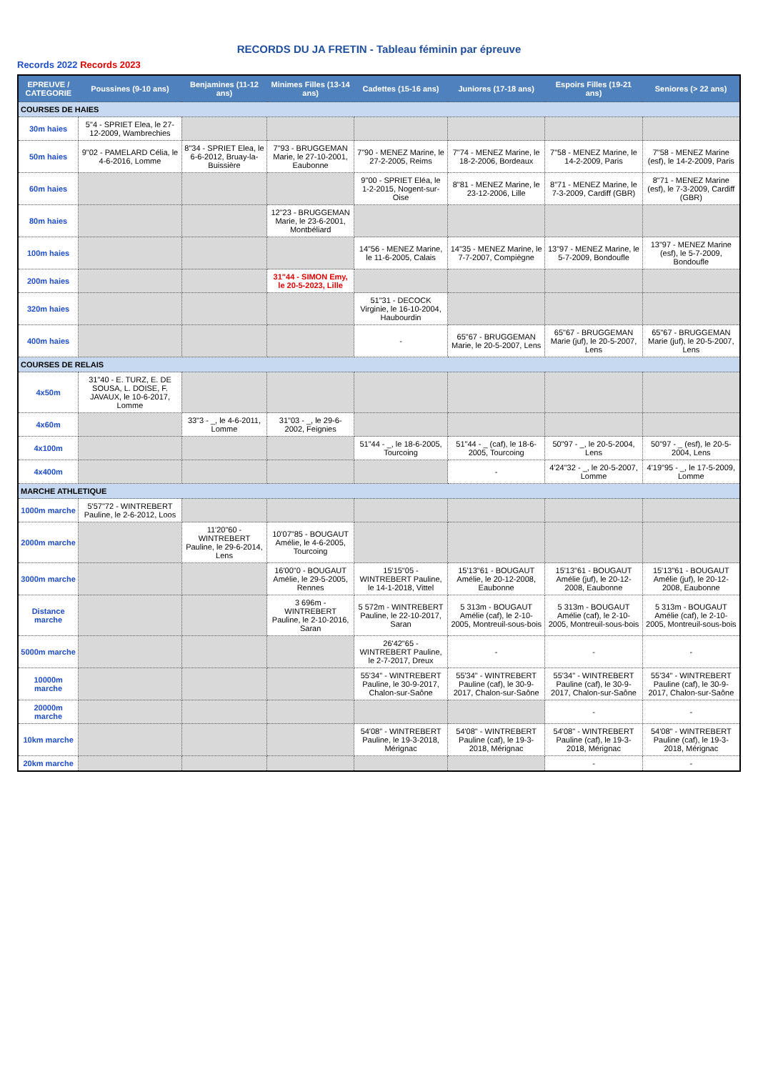RECORDS DU JA FRETIN - Tableau féminin par épreuve
Records 2022 Records 2023
| EPREUVE / CATEGORIE | Poussines (9-10 ans) | Benjamines (11-12 ans) | Minimes Filles (13-14 ans) | Cadettes (15-16 ans) | Juniores (17-18 ans) | Espoirs Filles (19-21 ans) | Seniores (> 22 ans) |
| --- | --- | --- | --- | --- | --- | --- | --- |
| COURSES DE HAIES | | | | | | | |
| 30m haies | 5"4 - SPRIET Elea, le 27-12-2009, Wambrechies | | | | | | |
| 50m haies | 9"02 - PAMELARD Célia, le 4-6-2016, Lomme | 8"34 - SPRIET Elea, le 6-6-2012, Bruay-la-Buissière | 7"93 - BRUGGEMAN Marie, le 27-10-2001, Eaubonne | 7"90 - MENEZ Marine, le 27-2-2005, Reims | 7"74 - MENEZ Marine, le 18-2-2006, Bordeaux | 7"58 - MENEZ Marine, le 14-2-2009, Paris | 7"58 - MENEZ Marine (esf), le 14-2-2009, Paris |
| 60m haies | | | | 9"00 - SPRIET Eléa, le 1-2-2015, Nogent-sur-Oise | 8"81 - MENEZ Marine, le 23-12-2006, Lille | 8"71 - MENEZ Marine, le 7-3-2009, Cardiff (GBR) | 8"71 - MENEZ Marine (esf), le 7-3-2009, Cardiff (GBR) |
| 80m haies | | | 12"23 - BRUGGEMAN Marie, le 23-6-2001, Montbéliard | | | | |
| 100m haies | | | | 14"56 - MENEZ Marine, le 11-6-2005, Calais | 14"35 - MENEZ Marine, le 7-7-2007, Compiègne | 13"97 - MENEZ Marine, le 5-7-2009, Bondoufle | 13"97 - MENEZ Marine (esf), le 5-7-2009, Bondoufle |
| 200m haies | | | 31"44 - SIMON Emy, le 20-5-2023, Lille | | | | |
| 320m haies | | | | 51"31 - DECOCK Virginie, le 16-10-2004, Haubourdin | | | |
| 400m haies | | | | - | 65"67 - BRUGGEMAN Marie, le 20-5-2007, Lens | 65"67 - BRUGGEMAN Marie (juf), le 20-5-2007, Lens | 65"67 - BRUGGEMAN Marie (juf), le 20-5-2007, Lens |
| COURSES DE RELAIS | | | | | | | |
| 4x50m | 31"40 - E. TURZ, E. DE SOUSA, L. DOISE, F. JAVAUX, le 10-6-2017, Lomme | | | | | | |
| 4x60m | | 33"3 - _, le 4-6-2011, Lomme | 31"03 - _, le 29-6-2002, Feignies | | | | |
| 4x100m | | | | 51"44 - _, le 18-6-2005, Tourcoing | 51"44 - _ (caf), le 18-6-2005, Tourcoing | 50"97 - _, le 20-5-2004, Lens | 50"97 - _ (esf), le 20-5-2004, Lens |
| 4x400m | | | | | - | 4'24"32 - _, le 20-5-2007, Lomme | 4'19"95 - _, le 17-5-2009, Lomme |
| MARCHE ATHLETIQUE | | | | | | | |
| 1000m marche | 5'57"72 - WINTREBERT Pauline, le 2-6-2012, Loos | | | | | | |
| 2000m marche | | 11'20"60 - WINTREBERT Pauline, le 29-6-2014, Lens | 10'07"85 - BOUGAUT Amélie, le 4-6-2005, Tourcoing | | | | |
| 3000m marche | | | 16'00"0 - BOUGAUT Amélie, le 29-5-2005, Rennes | 15'15"05 - WINTREBERT Pauline, le 14-1-2018, Vittel | 15'13"61 - BOUGAUT Amélie, le 20-12-2008, Eaubonne | 15'13"61 - BOUGAUT Amélie (juf), le 20-12-2008, Eaubonne | 15'13"61 - BOUGAUT Amélie (juf), le 20-12-2008, Eaubonne |
| Distance marche | | | 3 696m - WINTREBERT Pauline, le 2-10-2016, Saran | 5 572m - WINTREBERT Pauline, le 22-10-2017, Saran | 5 313m - BOUGAUT Amélie (caf), le 2-10-2005, Montreuil-sous-bois | 5 313m - BOUGAUT Amélie (caf), le 2-10-2005, Montreuil-sous-bois | 5 313m - BOUGAUT Amélie (caf), le 2-10-2005, Montreuil-sous-bois |
| 5000m marche | | | | 26'42"65 - WINTREBERT Pauline, le 2-7-2017, Dreux | - | - | - |
| 10000m marche | | | | 55'34" - WINTREBERT Pauline, le 30-9-2017, Chalon-sur-Saône | 55'34" - WINTREBERT Pauline (caf), le 30-9-2017, Chalon-sur-Saône | 55'34" - WINTREBERT Pauline (caf), le 30-9-2017, Chalon-sur-Saône | 55'34" - WINTREBERT Pauline (caf), le 30-9-2017, Chalon-sur-Saône |
| 20000m marche | | | | | | - | - |
| 10km marche | | | | 54'08" - WINTREBERT Pauline, le 19-3-2018, Mérignac | 54'08" - WINTREBERT Pauline (caf), le 19-3-2018, Mérignac | 54'08" - WINTREBERT Pauline (caf), le 19-3-2018, Mérignac | 54'08" - WINTREBERT Pauline (caf), le 19-3-2018, Mérignac |
| 20km marche | | | | | | - | - |